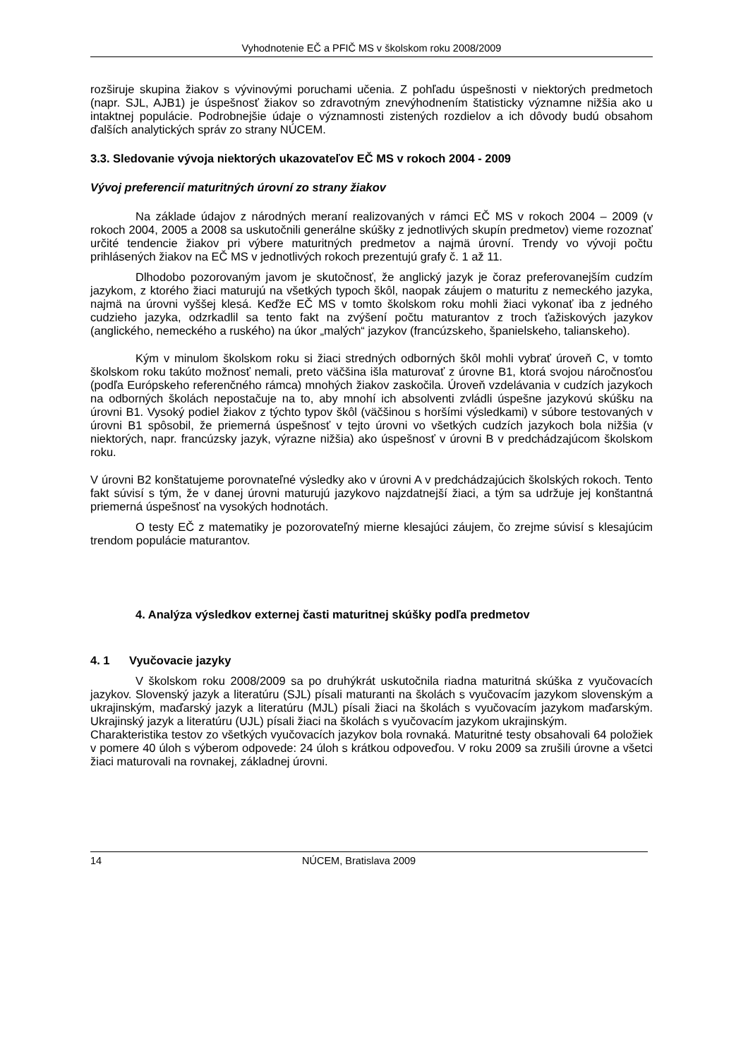Vyhodnotenie EČ a PFIČ MS v školskom roku 2008/2009
rozširuje skupina žiakov s vývinovými poruchami učenia. Z pohľadu úspešnosti v niektorých predmetoch (napr. SJL, AJB1) je úspešnosť žiakov so zdravotným znevýhodnením štatisticky významne nižšia ako u intaktnej populácie. Podrobnejšie údaje o významnosti zistených rozdielov a ich dôvody budú obsahom ďalších analytických správ zo strany NÚCEM.
3.3. Sledovanie vývoja niektorých ukazovateľov EČ MS v rokoch 2004 - 2009
Vývoj preferencií maturitných úrovní zo strany žiakov
Na základe údajov z národných meraní realizovaných v rámci EČ MS v rokoch 2004 – 2009 (v rokoch 2004, 2005 a 2008 sa uskutočnili generálne skúšky z jednotlivých skupín predmetov) vieme rozoznať určité tendencie žiakov pri výbere maturitných predmetov a najmä úrovní. Trendy vo vývoji počtu prihlásených žiakov na EČ MS v jednotlivých rokoch prezentujú grafy č. 1 až 11.
Dlhodobo pozorovaným javom je skutočnosť, že anglický jazyk je čoraz preferovanejším cudzím jazykom, z ktorého žiaci maturujú na všetkých typoch škôl, naopak záujem o maturitu z nemeckého jazyka, najmä na úrovni vyššej klesá. Keďže EČ MS v tomto školskom roku mohli žiaci vykonať iba z jedného cudzieho jazyka, odzrkadlil sa tento fakt na zvýšení počtu maturantov z troch ťažiskových jazykov (anglického, nemeckého a ruského) na úkor „malých“ jazykov (francúzskeho, španielskeho, talianskeho).
Kým v minulom školskom roku si žiaci stredných odborných škôl mohli vybrať úroveň C, v tomto školskom roku takúto možnosť nemali, preto väčšina išla maturovať z úrovne B1, ktorá svojou náročnosťou (podľa Európskeho referenčného rámca) mnohých žiakov zaskočila. Úroveň vzdelávania v cudzích jazykoch na odborných školách nepostačuje na to, aby mnohí ich absolventi zvládli úspešne jazykovú skúšku na úrovni B1. Vysoký podiel žiakov z týchto typov škôl (väčšinou s horšími výsledkami) v súbore testovaných v úrovni B1 spôsobil, že priemerná úspešnosť v tejto úrovni vo všetkých cudzích jazykoch bola nižšia (v niektorých, napr. francúzsky jazyk, výrazne nižšia) ako úspešnosť v úrovni B v predchádzajúcom školskom roku.
V úrovni B2 konštatujeme porovnateľné výsledky ako v úrovni A v predchádzajúcich školských rokoch. Tento fakt súvisí s tým, že v danej úrovni maturujú jazykovo najzdatnejší žiaci, a tým sa udržuje jej konštantná priemerná úspešnosť na vysokých hodnotách.
O testy EČ z matematiky je pozorovateľný mierne klesajúci záujem, čo zrejme súvisí s klesajúcim trendom populácie maturantov.
4. Analýza výsledkov externej časti maturitnej skúšky podľa predmetov
4. 1 Vyučovacie jazyky
V školskom roku 2008/2009 sa po druhýkrát uskutočnila riadna maturitná skúška z vyučovacích jazykov. Slovenský jazyk a literatúru (SJL) písali maturanti na školách s vyučovacím jazykom slovenským a ukrajinským, maďarský jazyk a literatúru (MJL) písali žiaci na školách s vyučovacím jazykom maďarským. Ukrajinský jazyk a literatúru (UJL) písali žiaci na školách s vyučovacím jazykom ukrajinským.
Charakteristika testov zo všetkých vyučovacích jazykov bola rovnaká. Maturitné testy obsahovali 64 položiek v pomere 40 úloh s výberom odpovede: 24 úloh s krátkou odpoveďou. V roku 2009 sa zrušili úrovne a všetci žiaci maturovali na rovnakej, základnej úrovni.
14 NÚCEM, Bratislava 2009